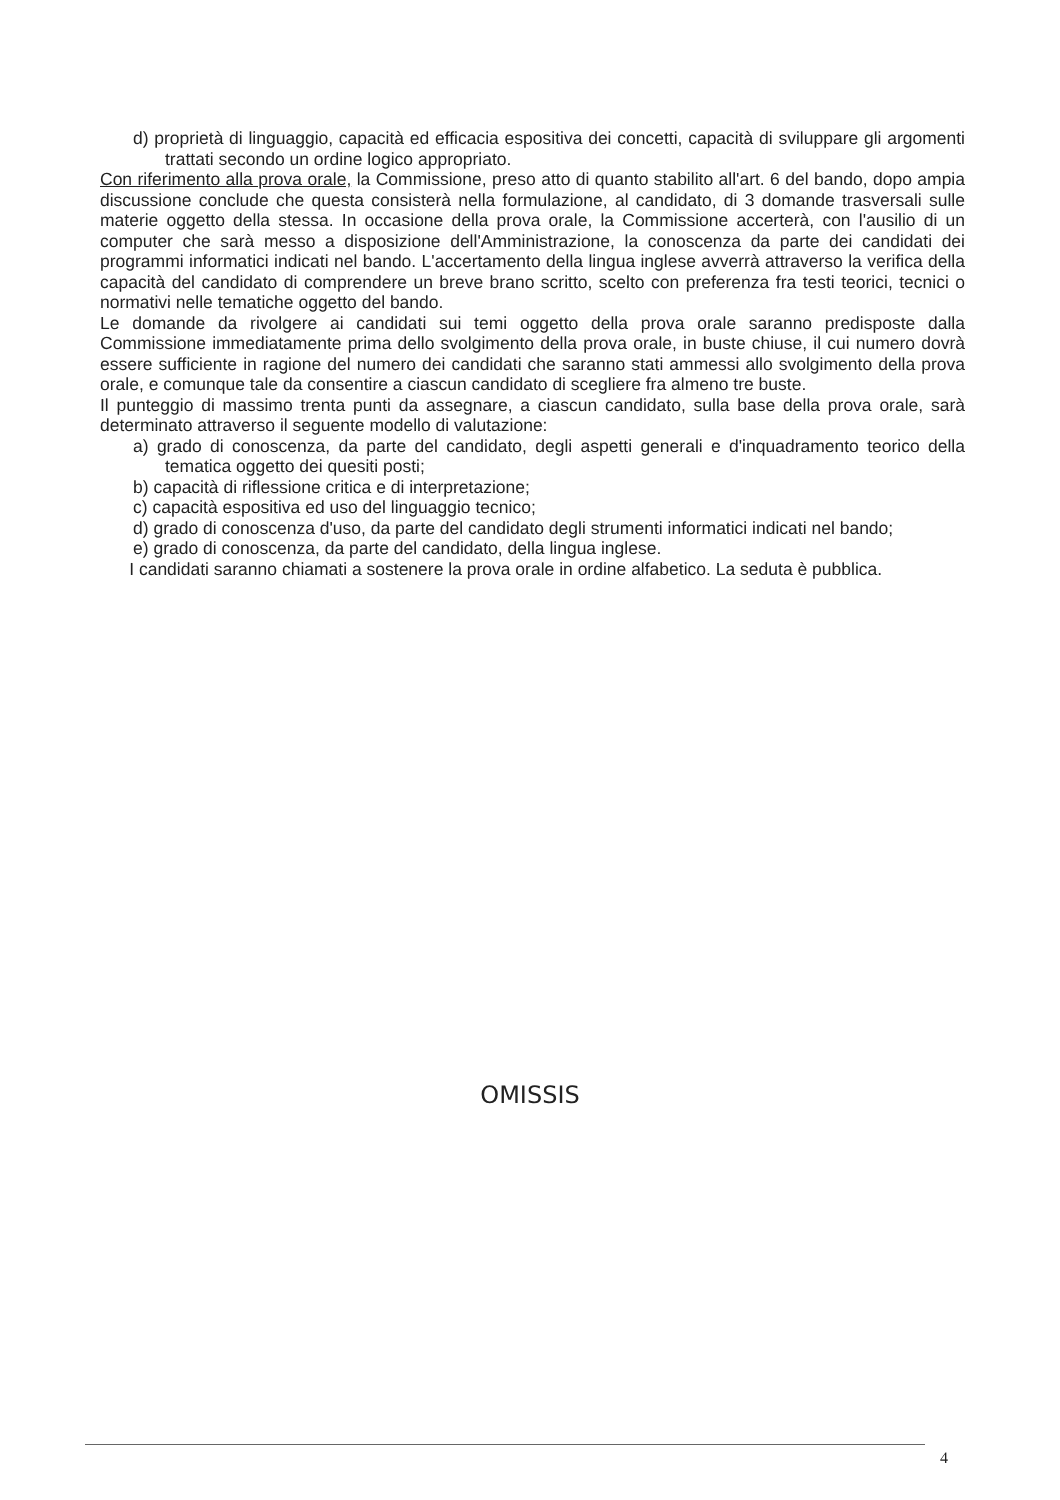d) proprietà di linguaggio, capacità ed efficacia espositiva dei concetti, capacità di sviluppare gli argomenti trattati secondo un ordine logico appropriato.
Con riferimento alla prova orale, la Commissione, preso atto di quanto stabilito all'art. 6 del bando, dopo ampia discussione conclude che questa consisterà nella formulazione, al candidato, di 3 domande trasversali sulle materie oggetto della stessa. In occasione della prova orale, la Commissione accerterà, con l'ausilio di un computer che sarà messo a disposizione dell'Amministrazione, la conoscenza da parte dei candidati dei programmi informatici indicati nel bando. L'accertamento della lingua inglese avverrà attraverso la verifica della capacità del candidato di comprendere un breve brano scritto, scelto con preferenza fra testi teorici, tecnici o normativi nelle tematiche oggetto del bando.
Le domande da rivolgere ai candidati sui temi oggetto della prova orale saranno predisposte dalla Commissione immediatamente prima dello svolgimento della prova orale, in buste chiuse, il cui numero dovrà essere sufficiente in ragione del numero dei candidati che saranno stati ammessi allo svolgimento della prova orale, e comunque tale da consentire a ciascun candidato di scegliere fra almeno tre buste.
Il punteggio di massimo trenta punti da assegnare, a ciascun candidato, sulla base della prova orale, sarà determinato attraverso il seguente modello di valutazione:
a) grado di conoscenza, da parte del candidato, degli aspetti generali e d'inquadramento teorico della tematica oggetto dei quesiti posti;
b) capacità di riflessione critica e di interpretazione;
c) capacità espositiva ed uso del linguaggio tecnico;
d) grado di conoscenza d'uso, da parte del candidato degli strumenti informatici indicati nel bando;
e) grado di conoscenza, da parte del candidato, della lingua inglese.
I candidati saranno chiamati a sostenere la prova orale in ordine alfabetico. La seduta è pubblica.
OMISSIS
4